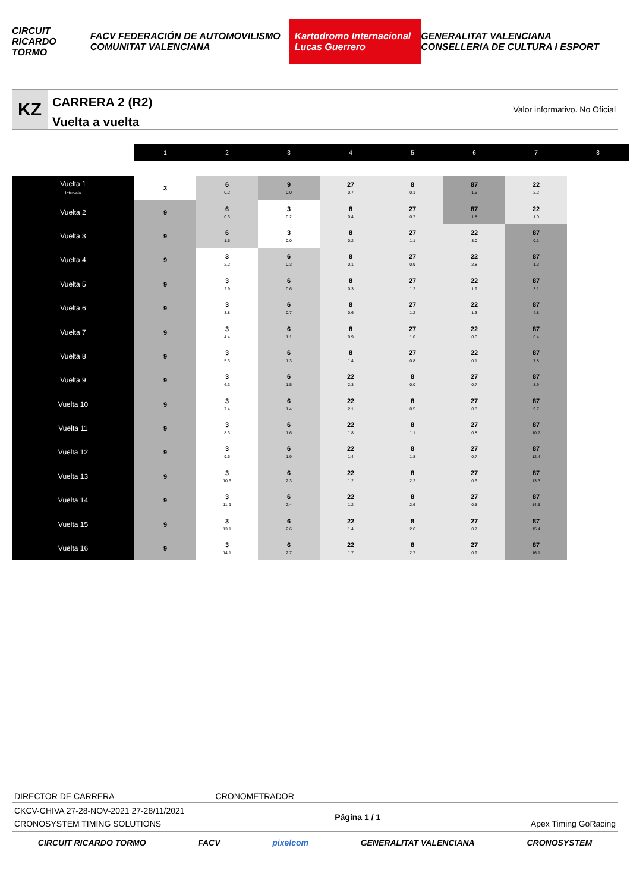CIRCUIT RICARDO TORMO FACV FEDERACIÓN DE AUTOMOVILISMO COMUNITAT VALENCIANA Kartodromo Internacional Lucas Guerrero GENERALITAT VALENCIANA CONSELLERIA DE CULTURA I ESPORT
KZ
CARRERA 2 (R2)
Vuelta a vuelta
Valor informativo. No Oficial
| | 1 | 2 | 3 | 4 | 5 | 6 | 7 | 8 |
| --- | --- | --- | --- | --- | --- | --- | --- | --- |
| Vuelta 1 Intervalo | 3 | 6 0.2 | 9 0.0 | 27 0.7 | 8 0.1 | 87 1.6 | 22 2.2 | |
| Vuelta 2 | 9 | 6 0.3 | 3 0.2 | 8 0.4 | 27 0.7 | 87 1.8 | 22 1.0 | |
| Vuelta 3 | 9 | 6 1.5 | 3 0.0 | 8 0.2 | 27 1.1 | 22 3.0 | 87 0.1 | |
| Vuelta 4 | 9 | 3 2.2 | 6 0.3 | 8 0.1 | 27 0.9 | 22 2.8 | 87 1.3 | |
| Vuelta 5 | 9 | 3 2.9 | 6 0.6 | 8 0.3 | 27 1.2 | 22 1.9 | 87 3.1 | |
| Vuelta 6 | 9 | 3 3.8 | 6 0.7 | 8 0.6 | 27 1.2 | 22 1.3 | 87 4.8 | |
| Vuelta 7 | 9 | 3 4.4 | 6 1.1 | 8 0.9 | 27 1.0 | 22 0.6 | 87 6.4 | |
| Vuelta 8 | 9 | 3 5.3 | 6 1.3 | 8 1.4 | 27 0.8 | 22 0.1 | 87 7.8 | |
| Vuelta 9 | 9 | 3 6.3 | 6 1.5 | 22 2.3 | 8 0.0 | 27 0.7 | 87 8.9 | |
| Vuelta 10 | 9 | 3 7.4 | 6 1.4 | 22 2.1 | 8 0.5 | 27 0.8 | 87 9.7 | |
| Vuelta 11 | 9 | 3 8.3 | 6 1.6 | 22 1.8 | 8 1.1 | 27 0.8 | 87 10.7 | |
| Vuelta 12 | 9 | 3 9.6 | 6 1.9 | 22 1.4 | 8 1.8 | 27 0.7 | 87 12.4 | |
| Vuelta 13 | 9 | 3 10.6 | 6 2.3 | 22 1.2 | 8 2.2 | 27 0.6 | 87 13.3 | |
| Vuelta 14 | 9 | 3 11.9 | 6 2.4 | 22 1.2 | 8 2.6 | 27 0.5 | 87 14.5 | |
| Vuelta 15 | 9 | 3 13.1 | 6 2.6 | 22 1.4 | 8 2.6 | 27 0.7 | 87 15.4 | |
| Vuelta 16 | 9 | 3 14.1 | 6 2.7 | 22 1.7 | 8 2.7 | 27 0.9 | 87 16.1 | |
DIRECTOR DE CARRERA CRONOMETRADOR
CKCV-CHIVA 27-28-NOV-2021 27-28/11/2021
CRONOSYSTEM TIMING SOLUTIONS Página 1 / 1 Apex Timing GoRacing
CIRCUIT RICARDO TORMO FACV pixelcom GENERALITAT VALENCIANA CRONOSYSTEM